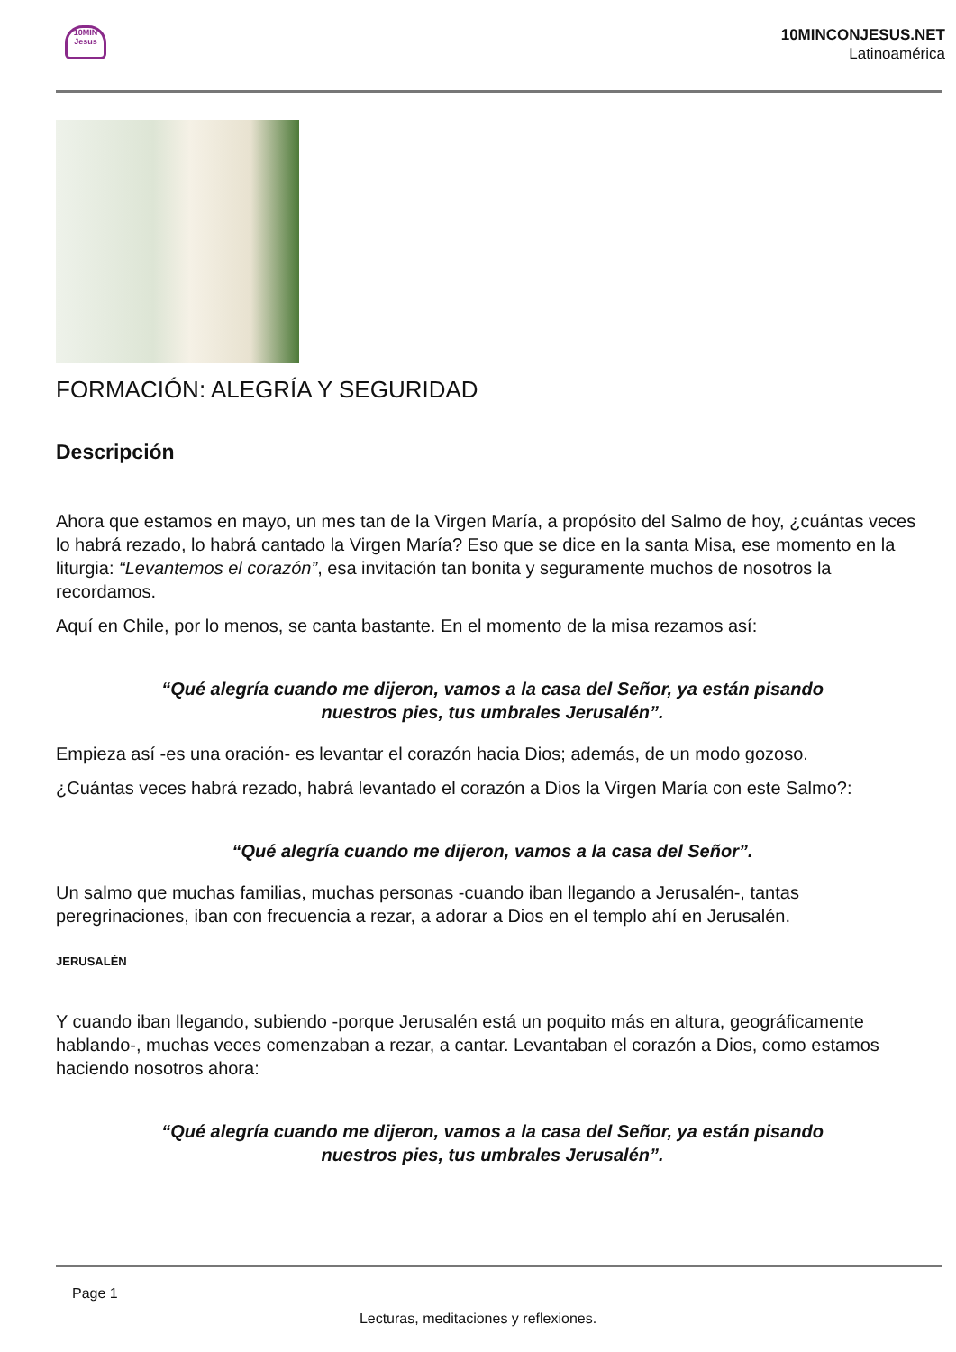10MIN Jesus
10MINCONJESUS.NET
Latinoamérica
FORMACIÓN: ALEGRÍA Y SEGURIDAD
Descripción
Ahora que estamos en mayo, un mes tan de la Virgen María, a propósito del Salmo de hoy, ¿cuántas veces lo habrá rezado, lo habrá cantado la Virgen María? Eso que se dice en la santa Misa, ese momento en la liturgia: “Levantemos el corazón”, esa invitación tan bonita y seguramente muchos de nosotros la recordamos.
Aquí en Chile, por lo menos, se canta bastante. En el momento de la misa rezamos así:
“Qué alegría cuando me dijeron, vamos a la casa del Señor, ya están pisando nuestros pies, tus umbrales Jerusalén”.
Empieza así -es una oración- es levantar el corazón hacia Dios; además, de un modo gozoso.
¿Cuántas veces habrá rezado, habrá levantado el corazón a Dios la Virgen María con este Salmo?:
“Qué alegría cuando me dijeron, vamos a la casa del Señor”.
Un salmo que muchas familias, muchas personas -cuando iban llegando a Jerusalén-, tantas peregrinaciones, iban con frecuencia a rezar, a adorar a Dios en el templo ahí en Jerusalén.
JERUSALÉN
Y cuando iban llegando, subiendo -porque Jerusalén está un poquito más en altura, geográficamente hablando-, muchas veces comenzaban a rezar, a cantar. Levantaban el corazón a Dios, como estamos haciendo nosotros ahora:
“Qué alegría cuando me dijeron, vamos a la casa del Señor, ya están pisando nuestros pies, tus umbrales Jerusalén”.
Page 1
Lecturas, meditaciones y reflexiones.